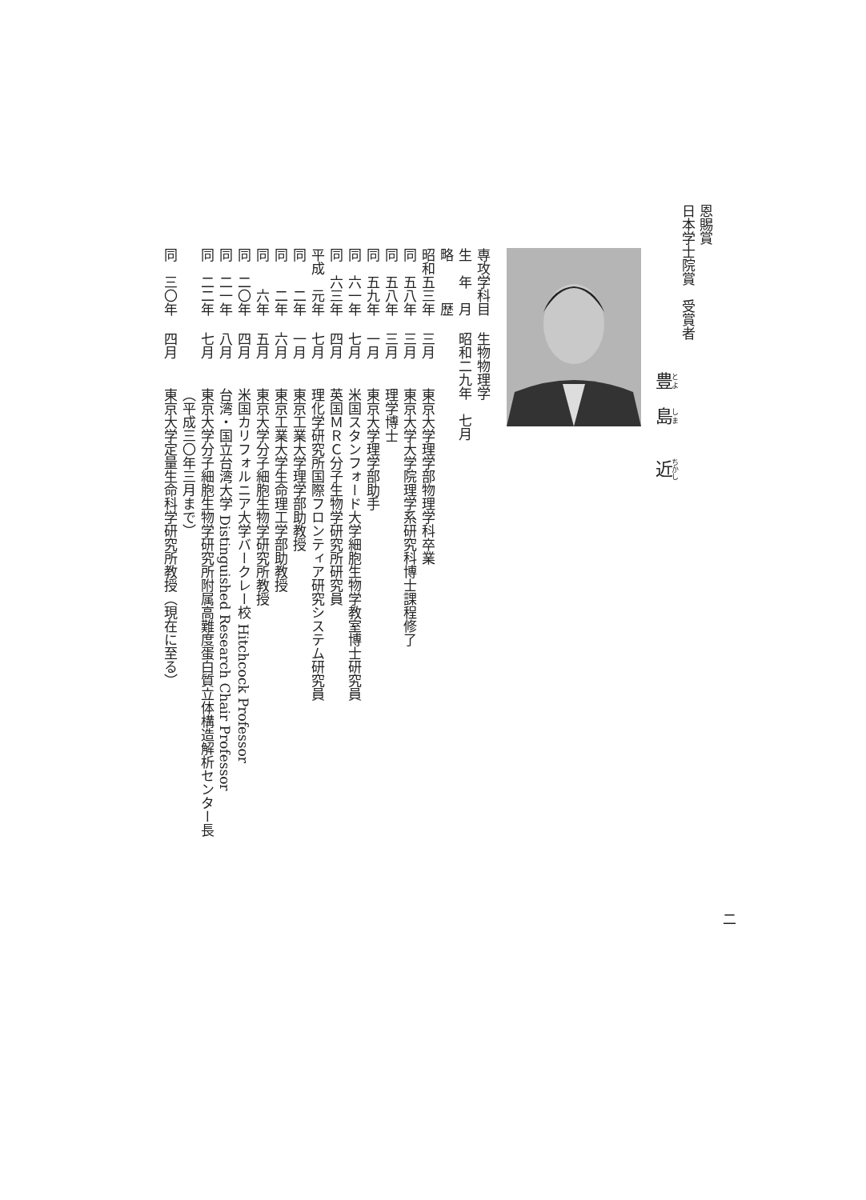恩賜賞
日本学士院賞　受賞者
豊　島　　近
専攻学科目 生物物理学
生　年　月 昭和二九年　七月
略　　　歴
昭和五三年 三月 東京大学理学部物理学科卒業
同　五八年 三月 東京大学大学院理学系研究科博士課程修了
同　五八年 三月 理学博士
同　五九年 一月 東京大学理学部助手
同　六一年 七月 米国スタンフォード大学細胞生物学教室博士研究員
同　六三年 四月 英国ＭＲＣ分子生物学研究所研究員
平成　元年 七月 理化学研究所国際フロンティア研究システム研究員
同　　二年 一月 東京工業大学理学部助教授
同　　二年 六月 東京工業大学生命理工学部助教授
同　　六年 五月 東京大学分子細胞生物学研究所教授
同　二〇年 四月 米国カリフォルニア大学バークレー校 Hitchcock Professor
同　二一年 八月 台湾・国立台湾大学 Distinguished Research Chair Professor
同　二二年 七月 東京大学分子細胞生物学研究所附属高難度蛋白質立体構造解析センター長
（平成三〇年三月まで）
同　三〇年 四月 東京大学定量生命科学研究所教授（現在に至る）
二